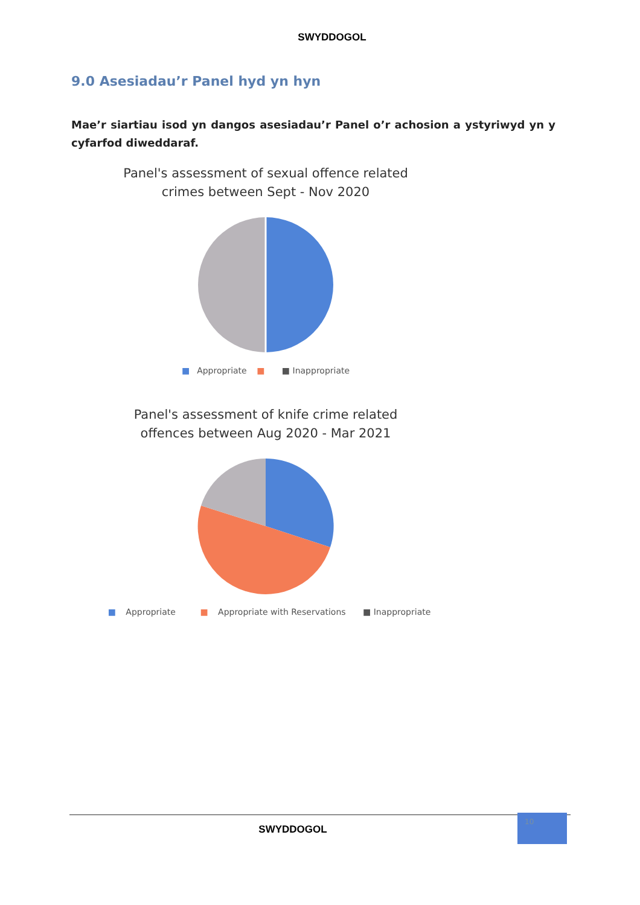SWYDDOGOL
9.0 Asesiadau’r Panel hyd yn hyn
Mae’r siartiau isod yn dangos asesiadau’r Panel o’r achosion a ystyriwyd yn y cyfarfod diweddaraf.
Panel's assessment of sexual offence related
crimes between Sept - Nov 2020
■ Appropriate ■ ■ Inappropriate
Panel's assessment of knife crime related
offences between Aug 2020 - Mar 2021
■ Appropriate ■ Appropriate with Reservations ■ Inappropriate
SWYDDOGOL 10